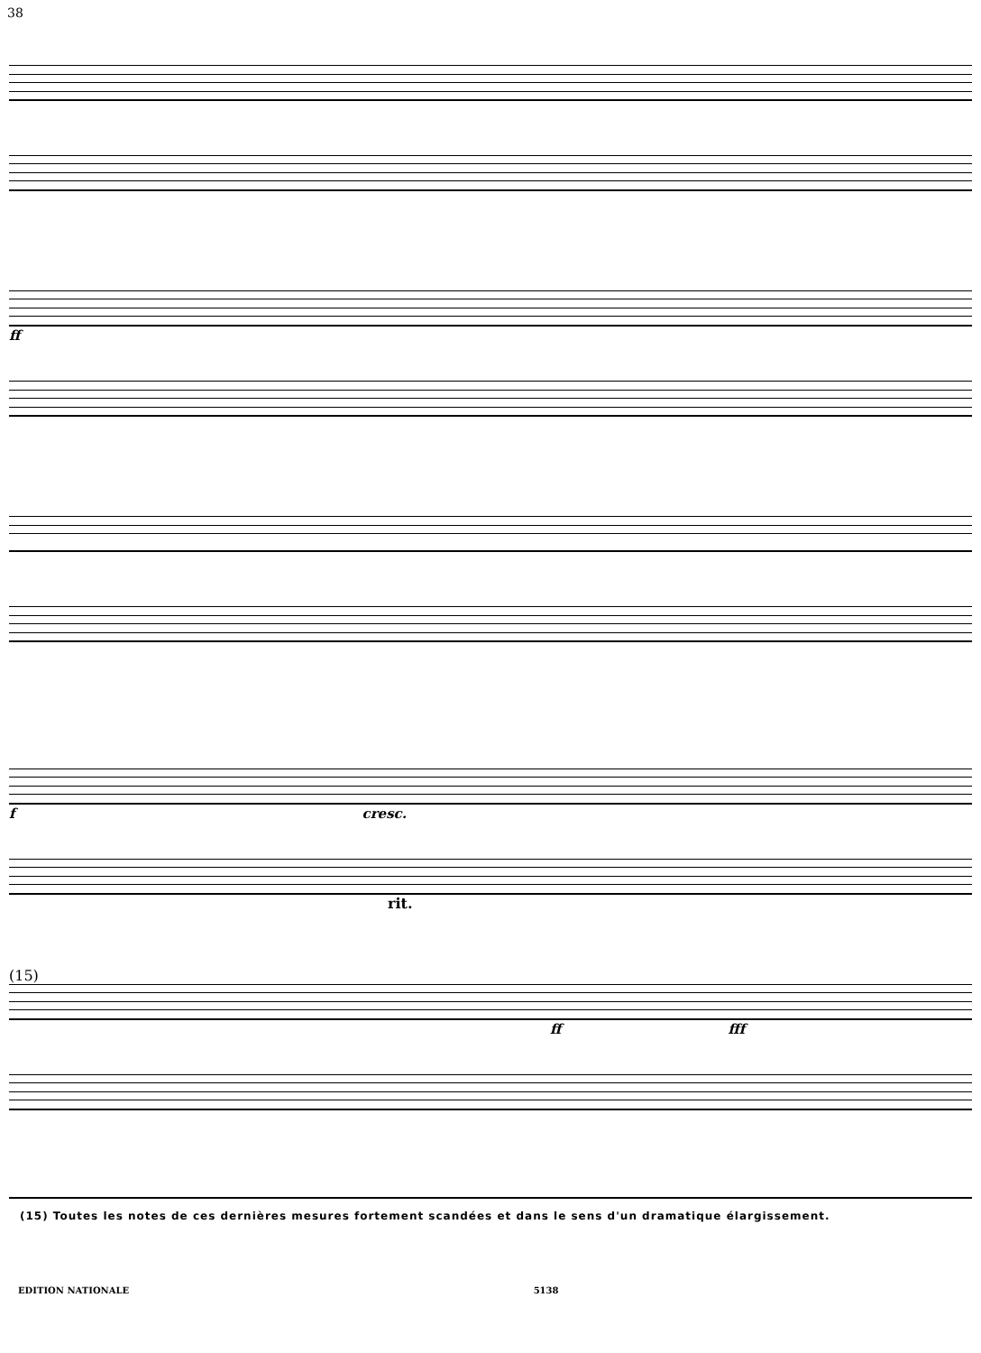38
ff
f cresc.
rit.
(15)
ff fff
(15) Toutes les notes de ces dernières mesures fortement scandées et dans le sens d'un dramatique élargissement.
EDITION NATIONALE 5138